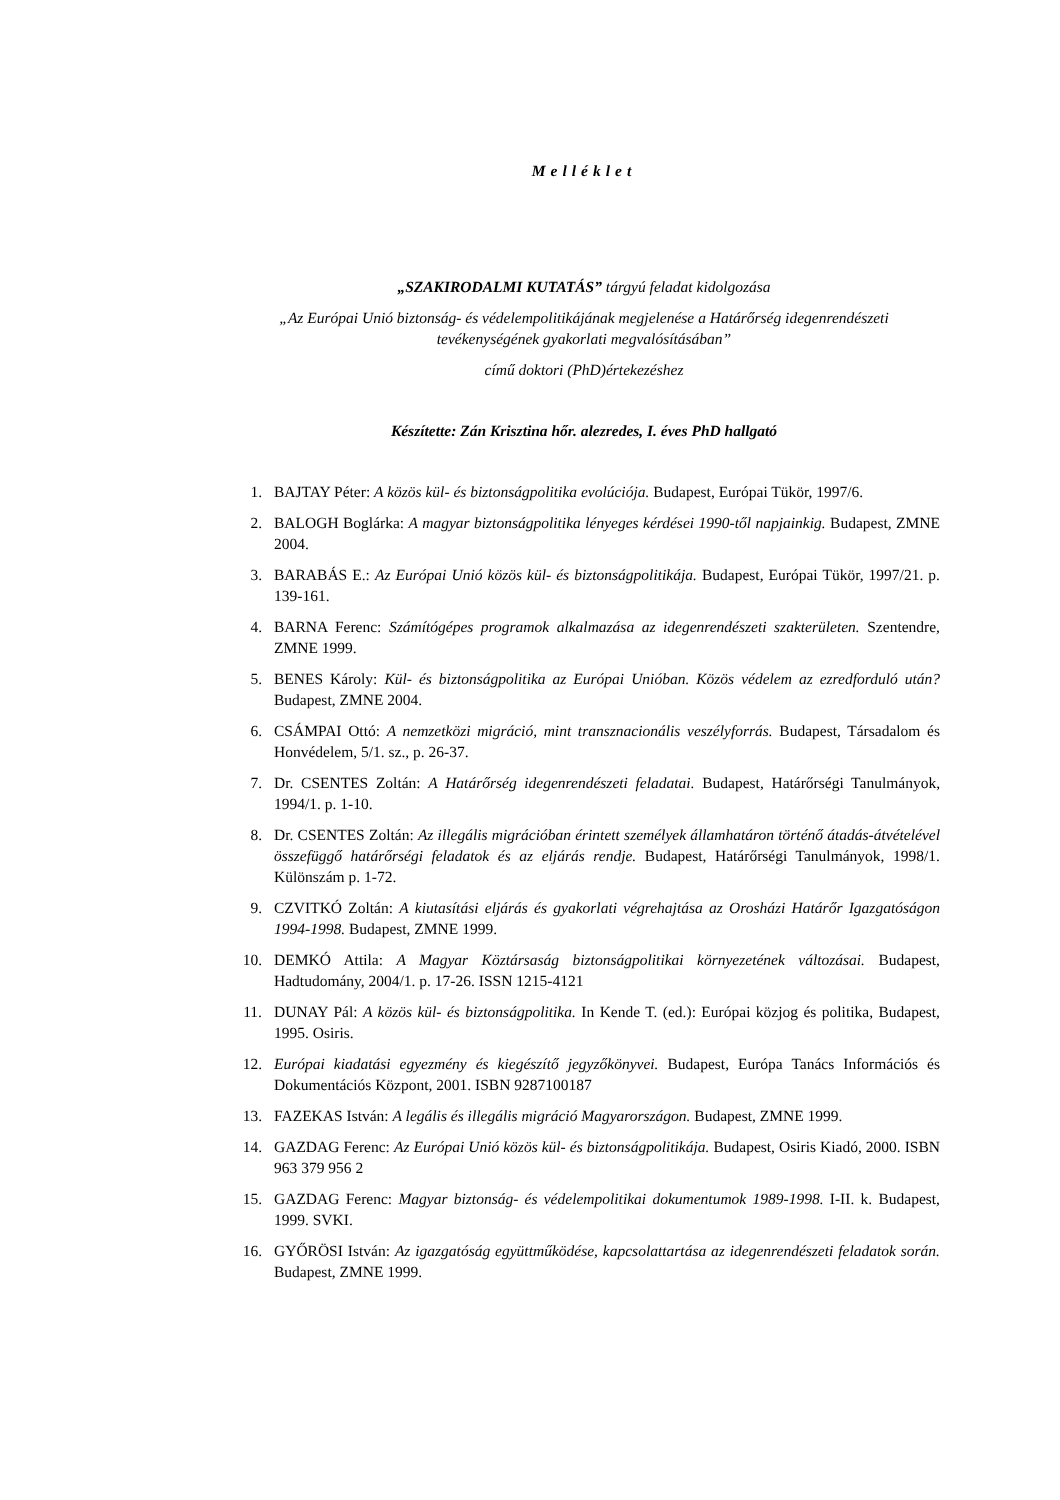Melléklet
„SZAKIRODALMI KUTATÁS” tárgyú feladat kidolgozása
„Az Európai Unió biztonság- és védelempolitikájának megjelenése a Határőrség idegenrendészeti tevékenységének gyakorlati megvalósításában”
című doktori (PhD)értekezéshez
Készítette: Zán Krisztina hőr. alezredes, I. éves PhD hallgató
1. BAJTAY Péter: A közös kül- és biztonságpolitika evolúciója. Budapest, Európai Tükör, 1997/6.
2. BALOGH Boglárka: A magyar biztonságpolitika lényeges kérdései 1990-től napjainkig. Budapest, ZMNE 2004.
3. BARABÁS E.: Az Európai Unió közös kül- és biztonságpolitikája. Budapest, Európai Tükör, 1997/21. p. 139-161.
4. BARNA Ferenc: Számítógépes programok alkalmazása az idegenrendészeti szakterületen. Szentendre, ZMNE 1999.
5. BENES Károly: Kül- és biztonságpolitika az Európai Unióban. Közös védelem az ezredforduló után? Budapest, ZMNE 2004.
6. CSÁMPAI Ottó: A nemzetközi migráció, mint transznacionális veszélyforrás. Budapest, Társadalom és Honvédelem, 5/1. sz., p. 26-37.
7. Dr. CSENTES Zoltán: A Határőrség idegenrendészeti feladatai. Budapest, Határőrségi Tanulmányok, 1994/1. p. 1-10.
8. Dr. CSENTES Zoltán: Az illegális migrációban érintett személyek államhatáron történő átadás-átvételével összefüggő határőrségi feladatok és az eljárás rendje. Budapest, Határőrségi Tanulmányok, 1998/1. Különszám p. 1-72.
9. CZVITKÓ Zoltán: A kiutasítási eljárás és gyakorlati végrehajtása az Orosházi Határőr Igazgatóságon 1994-1998. Budapest, ZMNE 1999.
10. DEMKÓ Attila: A Magyar Köztársaság biztonságpolitikai környezetének változásai. Budapest, Hadtudomány, 2004/1. p. 17-26. ISSN 1215-4121
11. DUNAY Pál: A közös kül- és biztonságpolitika. In Kende T. (ed.): Európai közjog és politika, Budapest, 1995. Osiris.
12. Európai kiadatási egyezmény és kiegészítő jegyzőkönyvei. Budapest, Európa Tanács Információs és Dokumentációs Központ, 2001. ISBN 9287100187
13. FAZEKAS István: A legális és illegális migráció Magyarországon. Budapest, ZMNE 1999.
14. GAZDAG Ferenc: Az Európai Unió közös kül- és biztonságpolitikája. Budapest, Osiris Kiadó, 2000. ISBN 963 379 956 2
15. GAZDAG Ferenc: Magyar biztonság- és védelempolitikai dokumentumok 1989-1998. I-II. k. Budapest, 1999. SVKI.
16. GYŐRÖSI István: Az igazgatóság együttműködése, kapcsolattartása az idegenrendészeti feladatok során. Budapest, ZMNE 1999.